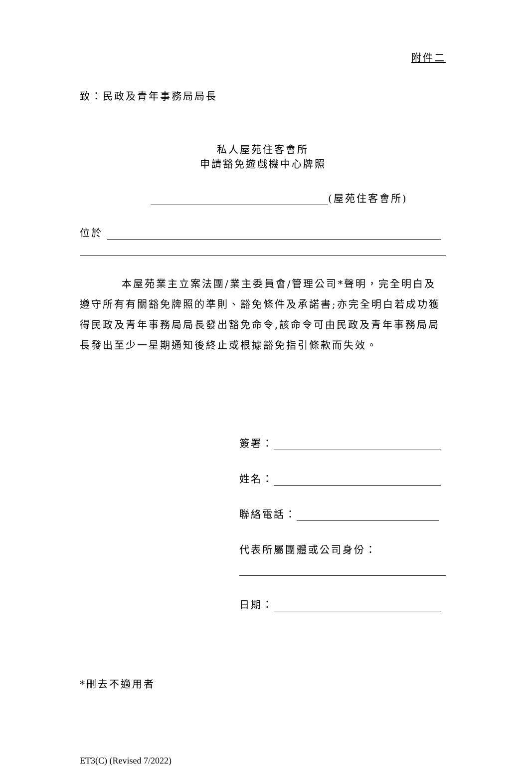附件二
致：民政及青年事務局局長
私人屋苑住客會所
申請豁免遊戲機中心牌照
(屋苑住客會所)
位於
本屋苑業主立案法團/業主委員會/管理公司*聲明，完全明白及遵守所有有關豁免牌照的準則、豁免條件及承諾書;亦完全明白若成功獲得民政及青年事務局局長發出豁免命令,該命令可由民政及青年事務局局長發出至少一星期通知後終止或根據豁免指引條款而失效。
簽署：
姓名：
聯絡電話：
代表所屬團體或公司身份：
日期：
*刪去不適用者
ET3(C) (Revised 7/2022)